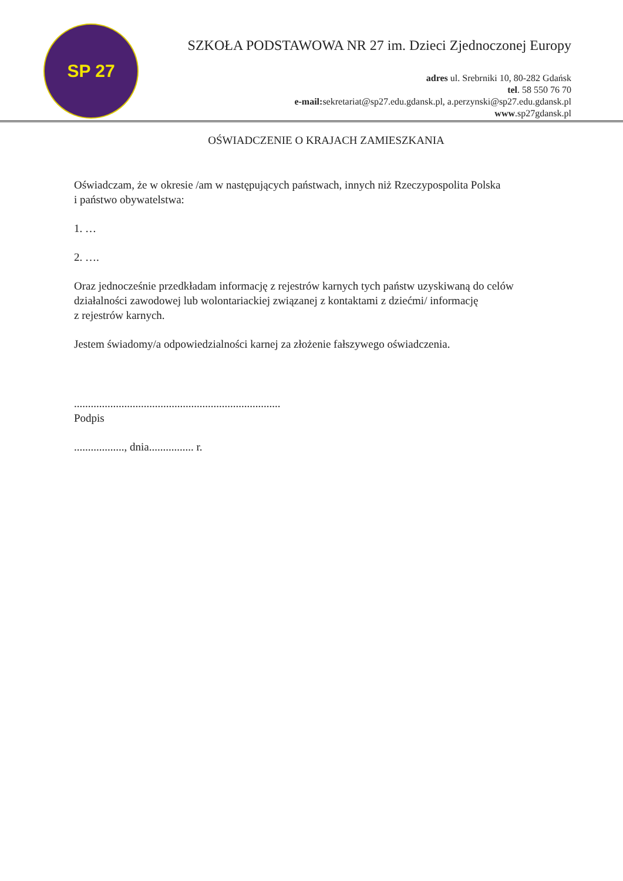SP 27
SZKOŁA PODSTAWOWA NR 27 im. Dzieci Zjednoczonej Europy
adres ul. Srebrniki 10, 80-282 Gdańsk
tel. 58 550 76 70
e-mail: sekretariat@sp27.edu.gdansk.pl, a.perzynski@sp27.edu.gdansk.pl
www.sp27gdansk.pl
OŚWIADCZENIE O KRAJACH ZAMIESZKANIA
Oświadczam, że w okresie /am w następujących państwach, innych niż Rzeczypospolita Polska
i państwo obywatelstwa:
1. …
2. ….
Oraz jednocześnie przedkładam informację z rejestrów karnych tych państw uzyskiwaną do celów działalności zawodowej lub wolontariackiej związanej z kontaktami z dziećmi/ informację
z rejestrów karnych.
Jestem świadomy/a odpowiedzialności karnej za złożenie fałszywego oświadczenia.
..........................................................................
Podpis
.................., dnia................ r.